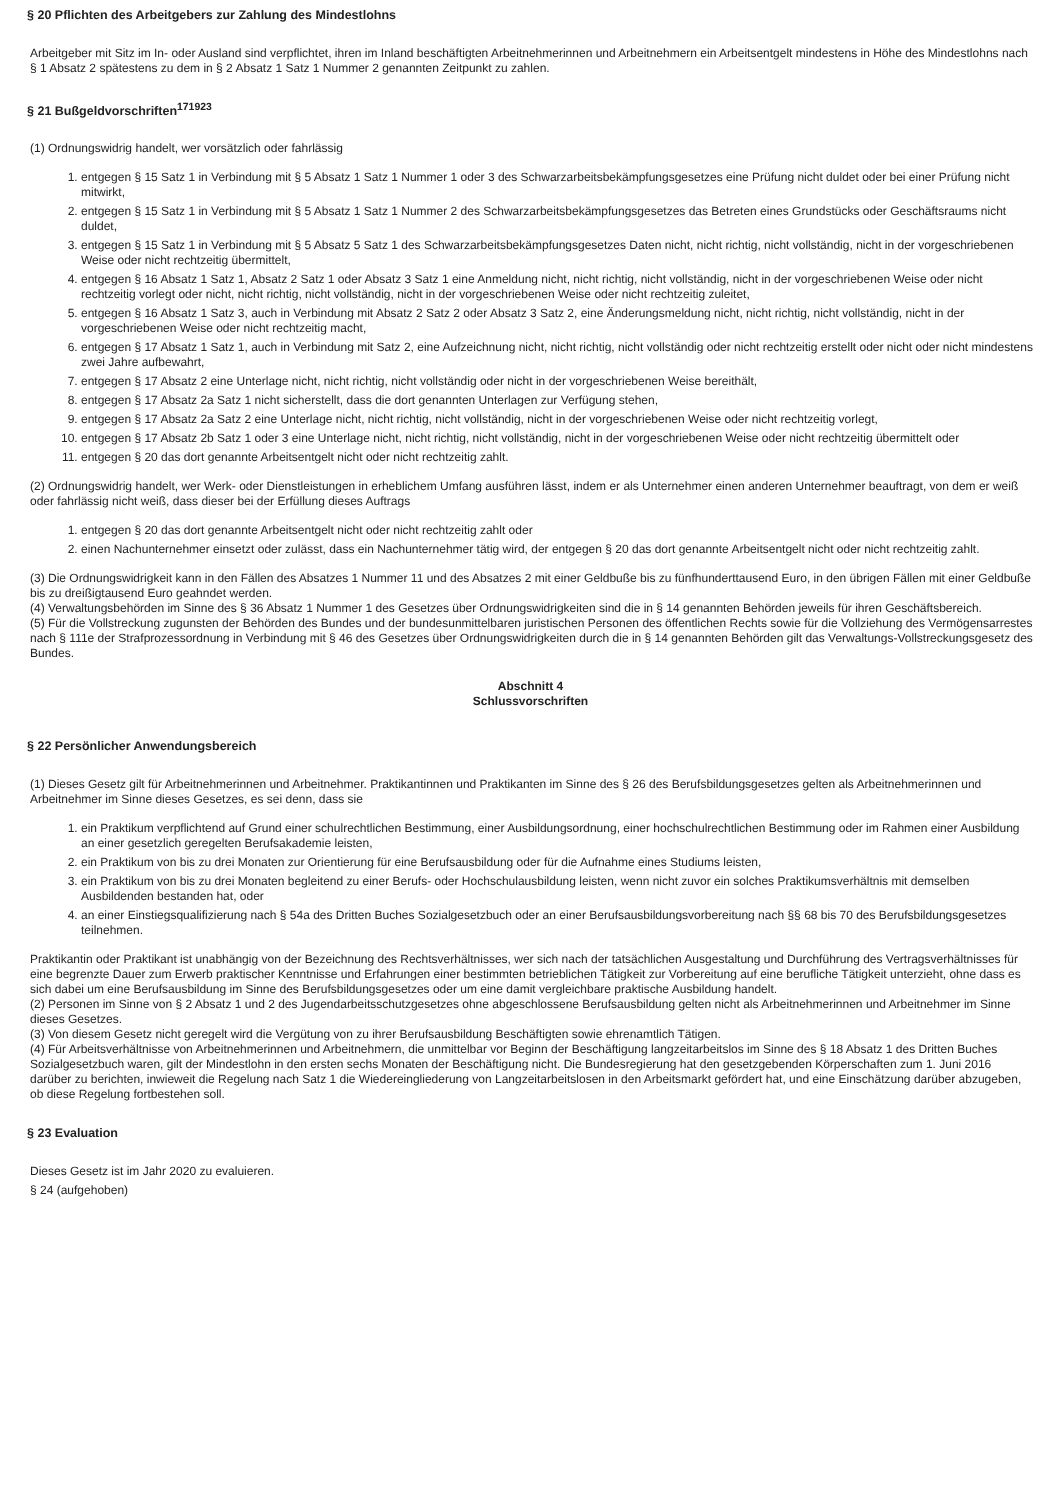§ 20 Pflichten des Arbeitgebers zur Zahlung des Mindestlohns
Arbeitgeber mit Sitz im In- oder Ausland sind verpflichtet, ihren im Inland beschäftigten Arbeitnehmerinnen und Arbeitnehmern ein Arbeitsentgelt mindestens in Höhe des Mindestlohns nach § 1 Absatz 2 spätestens zu dem in § 2 Absatz 1 Satz 1 Nummer 2 genannten Zeitpunkt zu zahlen.
§ 21 Bußgeldvorschriften<sup>171923</sup>
(1) Ordnungswidrig handelt, wer vorsätzlich oder fahrlässig
1. entgegen § 15 Satz 1 in Verbindung mit § 5 Absatz 1 Satz 1 Nummer 1 oder 3 des Schwarzarbeitsbekämpfungsgesetzes eine Prüfung nicht duldet oder bei einer Prüfung nicht mitwirkt,
2. entgegen § 15 Satz 1 in Verbindung mit § 5 Absatz 1 Satz 1 Nummer 2 des Schwarzarbeitsbekämpfungsgesetzes das Betreten eines Grundstücks oder Geschäftsraums nicht duldet,
3. entgegen § 15 Satz 1 in Verbindung mit § 5 Absatz 5 Satz 1 des Schwarzarbeitsbekämpfungsgesetzes Daten nicht, nicht richtig, nicht vollständig, nicht in der vorgeschriebenen Weise oder nicht rechtzeitig übermittelt,
4. entgegen § 16 Absatz 1 Satz 1, Absatz 2 Satz 1 oder Absatz 3 Satz 1 eine Anmeldung nicht, nicht richtig, nicht vollständig, nicht in der vorgeschriebenen Weise oder nicht rechtzeitig vorlegt oder nicht, nicht richtig, nicht vollständig, nicht in der vorgeschriebenen Weise oder nicht rechtzeitig zuleitet,
5. entgegen § 16 Absatz 1 Satz 3, auch in Verbindung mit Absatz 2 Satz 2 oder Absatz 3 Satz 2, eine Änderungsmeldung nicht, nicht richtig, nicht vollständig, nicht in der vorgeschriebenen Weise oder nicht rechtzeitig macht,
6. entgegen § 17 Absatz 1 Satz 1, auch in Verbindung mit Satz 2, eine Aufzeichnung nicht, nicht richtig, nicht vollständig oder nicht rechtzeitig erstellt oder nicht oder nicht mindestens zwei Jahre aufbewahrt,
7. entgegen § 17 Absatz 2 eine Unterlage nicht, nicht richtig, nicht vollständig oder nicht in der vorgeschriebenen Weise bereithält,
8. entgegen § 17 Absatz 2a Satz 1 nicht sicherstellt, dass die dort genannten Unterlagen zur Verfügung stehen,
9. entgegen § 17 Absatz 2a Satz 2 eine Unterlage nicht, nicht richtig, nicht vollständig, nicht in der vorgeschriebenen Weise oder nicht rechtzeitig vorlegt,
10. entgegen § 17 Absatz 2b Satz 1 oder 3 eine Unterlage nicht, nicht richtig, nicht vollständig, nicht in der vorgeschriebenen Weise oder nicht rechtzeitig übermittelt oder
11. entgegen § 20 das dort genannte Arbeitsentgelt nicht oder nicht rechtzeitig zahlt.
(2) Ordnungswidrig handelt, wer Werk- oder Dienstleistungen in erheblichem Umfang ausführen lässt, indem er als Unternehmer einen anderen Unternehmer beauftragt, von dem er weiß oder fahrlässig nicht weiß, dass dieser bei der Erfüllung dieses Auftrags
1. entgegen § 20 das dort genannte Arbeitsentgelt nicht oder nicht rechtzeitig zahlt oder
2. einen Nachunternehmer einsetzt oder zulässt, dass ein Nachunternehmer tätig wird, der entgegen § 20 das dort genannte Arbeitsentgelt nicht oder nicht rechtzeitig zahlt.
(3) Die Ordnungswidrigkeit kann in den Fällen des Absatzes 1 Nummer 11 und des Absatzes 2 mit einer Geldbuße bis zu fünfhunderttausend Euro, in den übrigen Fällen mit einer Geldbuße bis zu dreißigtausend Euro geahndet werden.
(4) Verwaltungsbehörden im Sinne des § 36 Absatz 1 Nummer 1 des Gesetzes über Ordnungswidrigkeiten sind die in § 14 genannten Behörden jeweils für ihren Geschäftsbereich.
(5) Für die Vollstreckung zugunsten der Behörden des Bundes und der bundesunmittelbaren juristischen Personen des öffentlichen Rechts sowie für die Vollziehung des Vermögensarrestes nach § 111e der Strafprozessordnung in Verbindung mit § 46 des Gesetzes über Ordnungswidrigkeiten durch die in § 14 genannten Behörden gilt das Verwaltungs-Vollstreckungsgesetz des Bundes.
Abschnitt 4
Schlussvorschriften
§ 22 Persönlicher Anwendungsbereich
(1) Dieses Gesetz gilt für Arbeitnehmerinnen und Arbeitnehmer. Praktikantinnen und Praktikanten im Sinne des § 26 des Berufsbildungsgesetzes gelten als Arbeitnehmerinnen und Arbeitnehmer im Sinne dieses Gesetzes, es sei denn, dass sie
1. ein Praktikum verpflichtend auf Grund einer schulrechtlichen Bestimmung, einer Ausbildungsordnung, einer hochschulrechtlichen Bestimmung oder im Rahmen einer Ausbildung an einer gesetzlich geregelten Berufsakademie leisten,
2. ein Praktikum von bis zu drei Monaten zur Orientierung für eine Berufsausbildung oder für die Aufnahme eines Studiums leisten,
3. ein Praktikum von bis zu drei Monaten begleitend zu einer Berufs- oder Hochschulausbildung leisten, wenn nicht zuvor ein solches Praktikumsverhältnis mit demselben Ausbildenden bestanden hat, oder
4. an einer Einstiegsqualifizierung nach § 54a des Dritten Buches Sozialgesetzbuch oder an einer Berufsausbildungsvorbereitung nach §§ 68 bis 70 des Berufsbildungsgesetzes teilnehmen.
Praktikantin oder Praktikant ist unabhängig von der Bezeichnung des Rechtsverhältnisses, wer sich nach der tatsächlichen Ausgestaltung und Durchführung des Vertragsverhältnisses für eine begrenzte Dauer zum Erwerb praktischer Kenntnisse und Erfahrungen einer bestimmten betrieblichen Tätigkeit zur Vorbereitung auf eine berufliche Tätigkeit unterzieht, ohne dass es sich dabei um eine Berufsausbildung im Sinne des Berufsbildungsgesetzes oder um eine damit vergleichbare praktische Ausbildung handelt.
(2) Personen im Sinne von § 2 Absatz 1 und 2 des Jugendarbeitsschutzgesetzes ohne abgeschlossene Berufsausbildung gelten nicht als Arbeitnehmerinnen und Arbeitnehmer im Sinne dieses Gesetzes.
(3) Von diesem Gesetz nicht geregelt wird die Vergütung von zu ihrer Berufsausbildung Beschäftigten sowie ehrenamtlich Tätigen.
(4) Für Arbeitsverhältnisse von Arbeitnehmerinnen und Arbeitnehmern, die unmittelbar vor Beginn der Beschäftigung langzeitarbeitslos im Sinne des § 18 Absatz 1 des Dritten Buches Sozialgesetzbuch waren, gilt der Mindestlohn in den ersten sechs Monaten der Beschäftigung nicht. Die Bundesregierung hat den gesetzgebenden Körperschaften zum 1. Juni 2016 darüber zu berichten, inwieweit die Regelung nach Satz 1 die Wiedereingliederung von Langzeitarbeitslosen in den Arbeitsmarkt gefördert hat, und eine Einschätzung darüber abzugeben, ob diese Regelung fortbestehen soll.
§ 23 Evaluation
Dieses Gesetz ist im Jahr 2020 zu evaluieren.
§ 24 (aufgehoben)